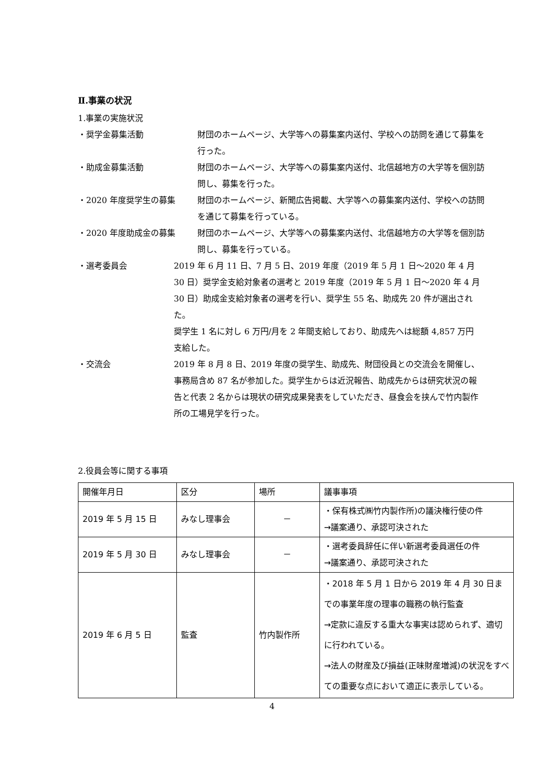Ⅱ.事業の状況
1.事業の実施状況
・奨学金募集活動 財団のホームページ、大学等への募集案内送付、学校への訪問を通じて募集を行った。
・助成金募集活動 財団のホームページ、大学等への募集案内送付、北信越地方の大学等を個別訪問し、募集を行った。
・2020 年度奨学生の募集 財団のホームページ、新聞広告掲載、大学等への募集案内送付、学校への訪問を通じて募集を行っている。
・2020 年度助成金の募集 財団のホームページ、大学等への募集案内送付、北信越地方の大学等を個別訪問し、募集を行っている。
・選考委員会 2019 年 6 月 11 日、7 月 5 日、2019 年度（2019 年 5 月 1 日～2020 年 4 月 30 日）奨学金支給対象者の選考と 2019 年度（2019 年 5 月 1 日～2020 年 4 月 30 日）助成金支給対象者の選考を行い、奨学生 55 名、助成先 20 件が選出された。
奨学生 1 名に対し 6 万円/月を 2 年間支給しており、助成先へは総額 4,857 万円支給した。
・交流会 2019 年 8 月 8 日、2019 年度の奨学生、助成先、財団役員との交流会を開催し、事務局含め 87 名が参加した。奨学生からは近況報告、助成先からは研究状況の報告と代表 2 名からは現状の研究成果発表をしていただき、昼食会を挟んで竹内製作所の工場見学を行った。
2.役員会等に関する事項
| 開催年月日 | 区分 | 場所 | 議事事項 |
| --- | --- | --- | --- |
| 2019 年 5 月 15 日 | みなし理事会 | － | ・保有株式㈱竹内製作所)の議決権行使の件 →議案通り、承認可決された |
| 2019 年 5 月 30 日 | みなし理事会 | － | ・選考委員辞任に伴い新選考委員選任の件 →議案通り、承認可決された |
| 2019 年 6 月 5 日 | 監査 | 竹内製作所 | ・2018 年 5 月 1 日から 2019 年 4 月 30 日までの事業年度の理事の職務の執行監査 →定款に違反する重大な事実は認められず、適切に行われている。 →法人の財産及び損益(正味財産増減)の状況をすべての重要な点において適正に表示している。 |
4